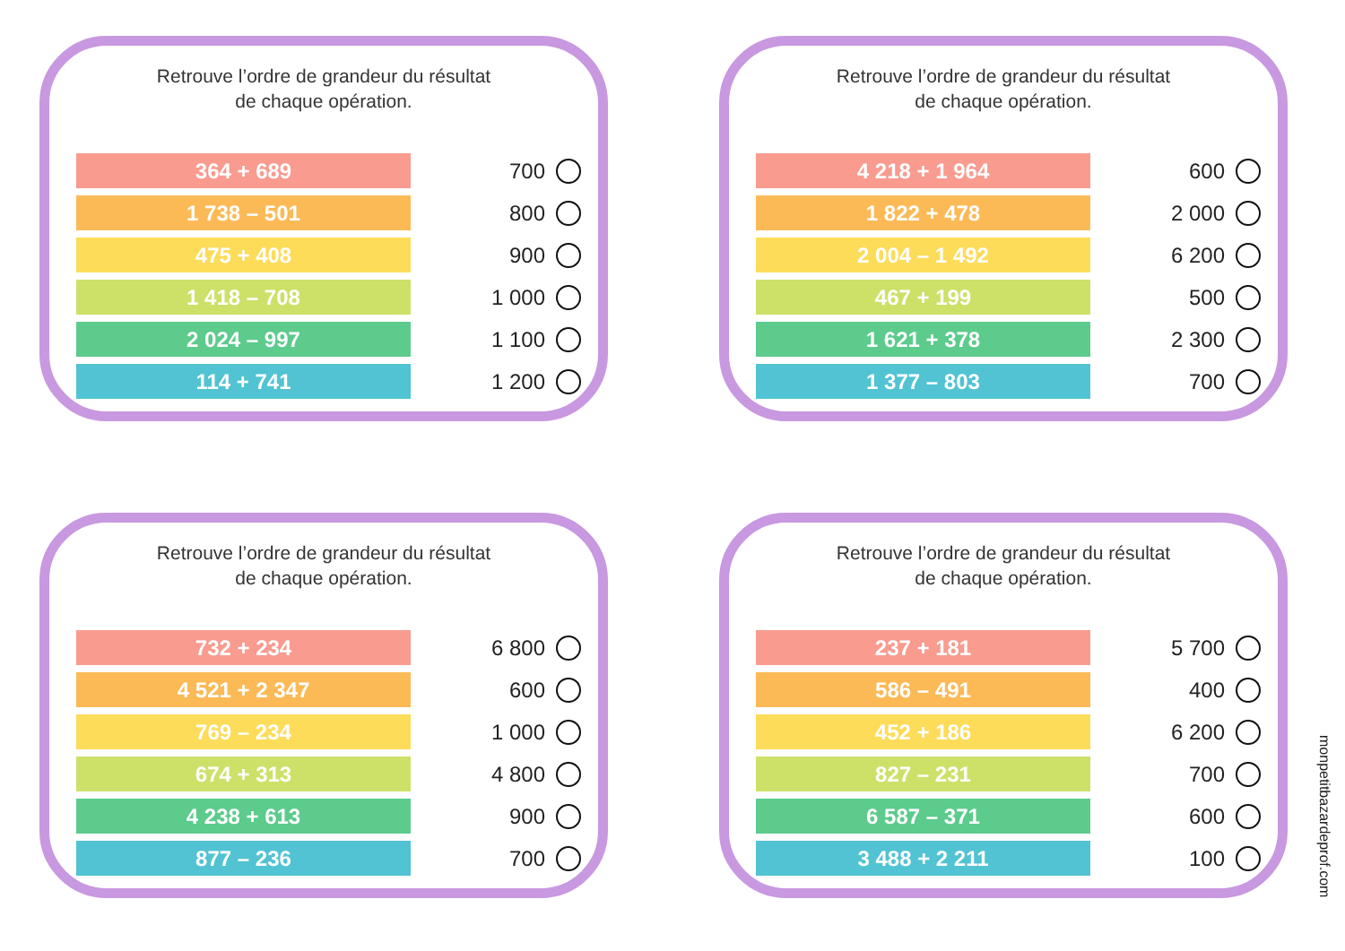Retrouve l’ordre de grandeur du résultat
de chaque opération.
364 + 689
700
1 738 – 501
800
475 + 408
900
1 418 – 708
1 000
2 024 – 997
1 100
114 + 741
1 200
Retrouve l’ordre de grandeur du résultat
de chaque opération.
4 218 + 1 964
600
1 822 + 478
2 000
2 004 – 1 492
6 200
467 + 199
500
1 621 + 378
2 300
1 377 – 803
700
Retrouve l’ordre de grandeur du résultat
de chaque opération.
732 + 234
6 800
4 521 + 2 347
600
769 – 234
1 000
674 + 313
4 800
4 238 + 613
900
877 – 236
700
Retrouve l’ordre de grandeur du résultat
de chaque opération.
237 + 181
5 700
586 – 491
400
452 + 186
6 200
827 – 231
700
6 587 – 371
600
3 488 + 2 211
100
monpetitbazardeprof.com